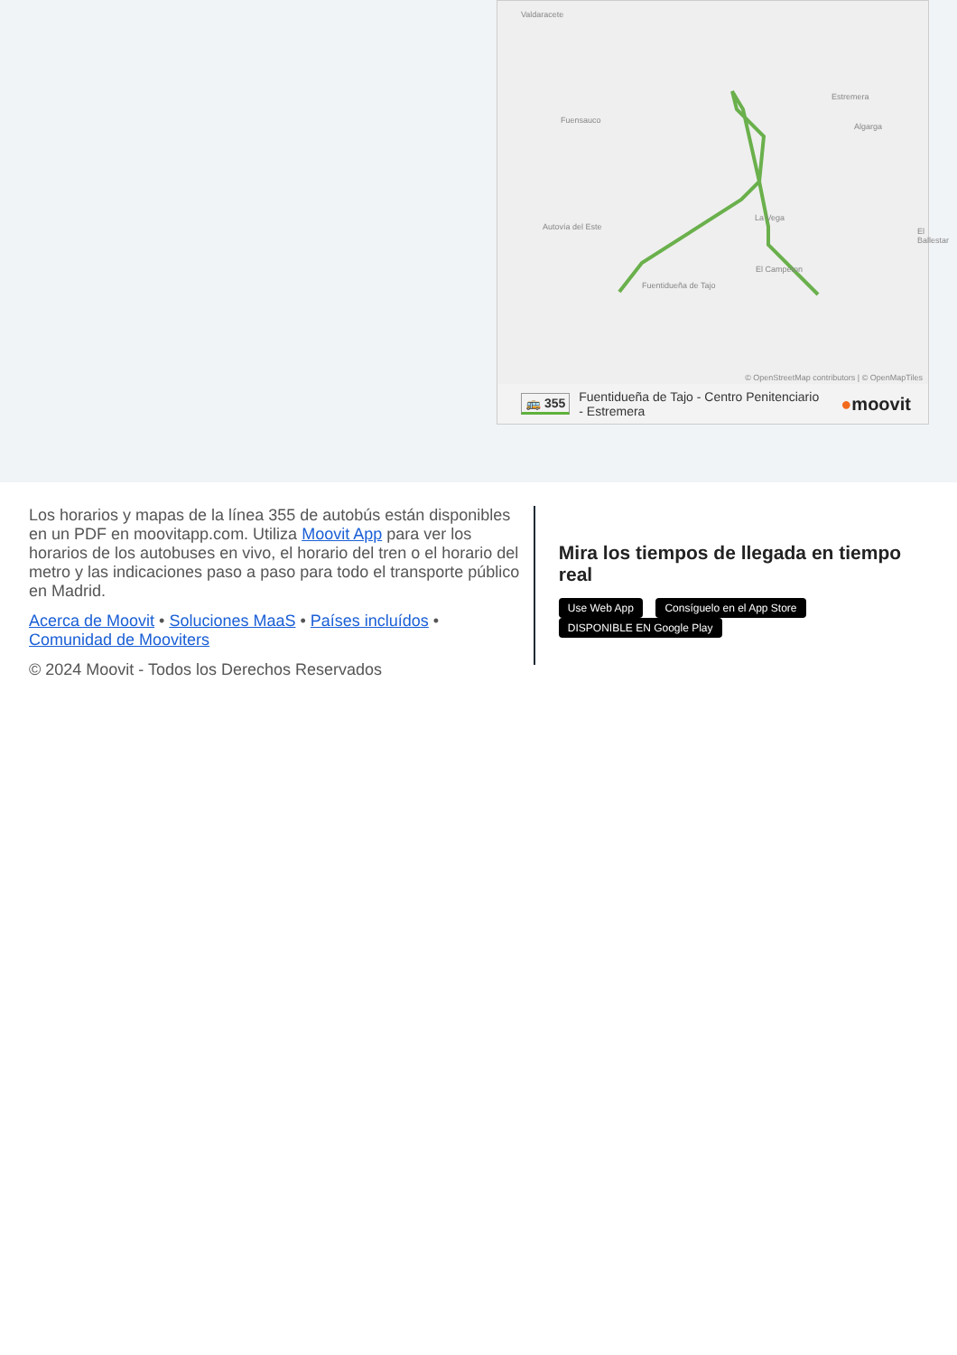Valdaracete
Fuensauco
Estremera
Algarga
La Vega
El Ballestar
El Campeton
Fuentidueña de Tajo
Autovía del Este
© OpenStreetMap contributors | © OpenMapTiles
🚌 355 Fuentidueña de Tajo - Centro Penitenciario - Estremera ●moovit
Los horarios y mapas de la línea 355 de autobús están disponibles en un PDF en moovitapp.com. Utiliza Moovit App para ver los horarios de los autobuses en vivo, el horario del tren o el horario del metro y las indicaciones paso a paso para todo el transporte público en Madrid.
Acerca de Moovit • Soluciones MaaS • Países incluídos • Comunidad de Mooviters
© 2024 Moovit - Todos los Derechos Reservados
Mira los tiempos de llegada en tiempo real
Use Web App Consíguelo en el App Store DISPONIBLE EN Google Play